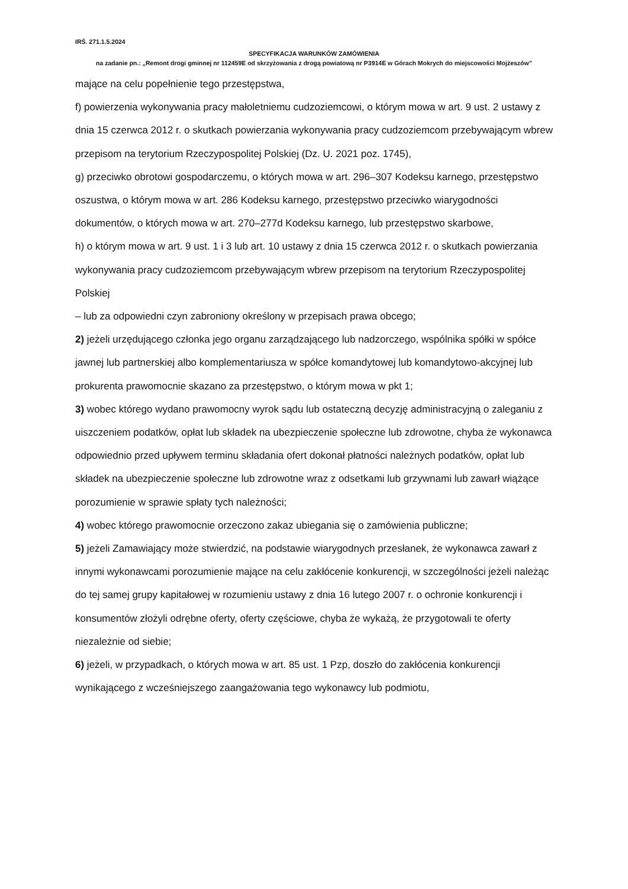IRŚ. 271.1.5.2024
SPECYFIKACJA WARUNKÓW ZAMÓWIENIA
na zadanie pn.: „Remont drogi gminnej nr 112459E od skrzyżowania z drogą powiatową nr P3914E w Górach Mokrych do miejscowości Mojżeszów”
mające na celu popełnienie tego przestępstwa,
f) powierzenia wykonywania pracy małoletniemu cudzoziemcowi, o którym mowa w art. 9 ust. 2 ustawy z dnia 15 czerwca 2012 r. o skutkach powierzania wykonywania pracy cudzoziemcom przebywającym wbrew przepisom na terytorium Rzeczypospolitej Polskiej (Dz. U. 2021 poz. 1745),
g) przeciwko obrotowi gospodarczemu, o których mowa w art. 296–307 Kodeksu karnego, przestępstwo oszustwa, o którym mowa w art. 286 Kodeksu karnego, przestępstwo przeciwko wiarygodności dokumentów, o których mowa w art. 270–277d Kodeksu karnego, lub przestępstwo skarbowe,
h) o którym mowa w art. 9 ust. 1 i 3 lub art. 10 ustawy z dnia 15 czerwca 2012 r. o skutkach powierzania wykonywania pracy cudzoziemcom przebywającym wbrew przepisom na terytorium Rzeczypospolitej Polskiej
– lub za odpowiedni czyn zabroniony określony w przepisach prawa obcego;
2) jeżeli urzędującego członka jego organu zarządzającego lub nadzorczego, wspólnika spółki w spółce jawnej lub partnerskiej albo komplementariusza w spółce komandytowej lub komandytowo-akcyjnej lub prokurenta prawomocnie skazano za przestępstwo, o którym mowa w pkt 1;
3) wobec którego wydano prawomocny wyrok sądu lub ostateczną decyzję administracyjną o zaleganiu z uiszczeniem podatków, opłat lub składek na ubezpieczenie społeczne lub zdrowotne, chyba że wykonawca odpowiednio przed upływem terminu składania ofert dokonał płatności należnych podatków, opłat lub składek na ubezpieczenie społeczne lub zdrowotne wraz z odsetkami lub grzywnami lub zawarł wiążące porozumienie w sprawie spłaty tych należności;
4) wobec którego prawomocnie orzeczono zakaz ubiegania się o zamówienia publiczne;
5) jeżeli Zamawiający może stwierdzić, na podstawie wiarygodnych przesłanek, że wykonawca zawarł z innymi wykonawcami porozumienie mające na celu zakłócenie konkurencji, w szczególności jeżeli należąc do tej samej grupy kapitałowej w rozumieniu ustawy z dnia 16 lutego 2007 r. o ochronie konkurencji i konsumentów złożyli odrębne oferty, oferty częściowe, chyba że wykażą, że przygotowali te oferty niezależnie od siebie;
6) jeżeli, w przypadkach, o których mowa w art. 85 ust. 1 Pzp, doszło do zakłócenia konkurencji wynikającego z wcześniejszego zaangażowania tego wykonawcy lub podmiotu,